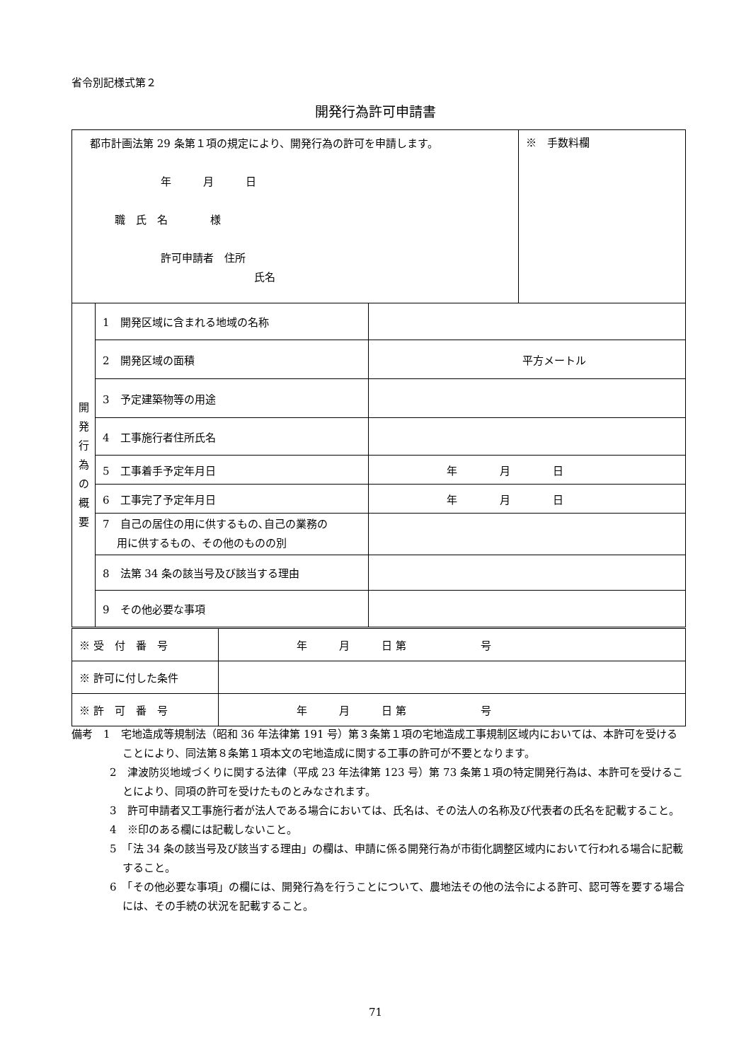省令別記様式第２
開発行為許可申請書
| 都市計画法第 29 条第１項の規定により、開発行為の許可を申請します。 年 月 日 職 氏 名 様 許可申請者 住所 氏名 | | | ※ 手数料欄 |
| 開 発 行 為 の 概 要 | 1 開発区域に含まれる地域の名称 | | |
| | 2 開発区域の面積 | 平方メートル | |
| | 3 予定建築物等の用途 | | |
| | 4 工事施行者住所氏名 | | |
| | 5 工事着手予定年月日 | 年 月 日 | |
| | 6 工事完了予定年月日 | 年 月 日 | |
| | 7 自己の居住の用に供するもの､自己の業務の 用に供するもの、その他のものの別 | | |
| | 8 法第 34 条の該当号及び該当する理由 | | |
| | 9 その他必要な事項 | | |
| ※ 受 付 番 号 | 年 月 日 第 号 |
| ※ 許可に付した条件 | |
| ※ 許 可 番 号 | 年 月 日 第 号 |
備考　1　宅地造成等規制法（昭和 36 年法律第 191 号）第３条第１項の宅地造成工事規制区域内においては、本許可を受けることにより、同法第８条第１項本文の宅地造成に関する工事の許可が不要となります。
2　津波防災地域づくりに関する法律（平成 23 年法律第 123 号）第 73 条第１項の特定開発行為は、本許可を受けることにより、同項の許可を受けたものとみなされます。
3　許可申請者又工事施行者が法人である場合においては、氏名は、その法人の名称及び代表者の氏名を記載すること。
4　※印のある欄には記載しないこと。
5　「法 34 条の該当号及び該当する理由」の欄は、申請に係る開発行為が市街化調整区域内において行われる場合に記載すること。
6　「その他必要な事項」の欄には、開発行為を行うことについて、農地法その他の法令による許可、認可等を要する場合には、その手続の状況を記載すること。
71